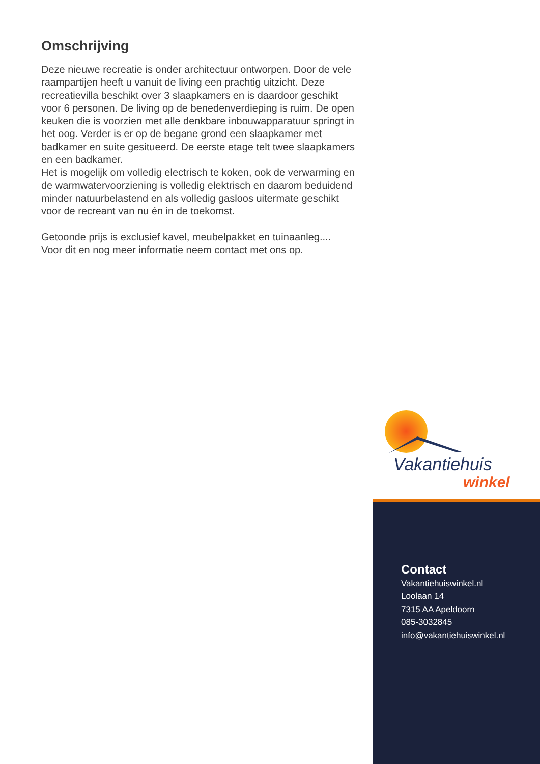Omschrijving
Deze nieuwe recreatie is onder architectuur ontworpen. Door de vele raampartijen heeft u vanuit de living een prachtig uitzicht. Deze recreatievilla beschikt over 3 slaapkamers en is daardoor geschikt voor 6 personen. De living op de benedenverdieping is ruim. De open keuken die is voorzien met alle denkbare inbouwapparatuur springt in het oog. Verder is er op de begane grond een slaapkamer met badkamer en suite gesitueerd. De eerste etage telt twee slaapkamers en een badkamer.
Het is mogelijk om volledig electrisch te koken, ook de verwarming en de warmwatervoorziening is volledig elektrisch en daarom beduidend minder natuurbelastend en als volledig gasloos uitermate geschikt voor de recreant van nu én in de toekomst.
Getoonde prijs is exclusief kavel, meubelpakket en tuinaanleg....
Voor dit en nog meer informatie neem contact met ons op.
Vakantiehuis
winkel
Contact
Vakantiehuiswinkel.nl
Loolaan 14
7315 AA Apeldoorn
085-3032845
info@vakantiehuiswinkel.nl